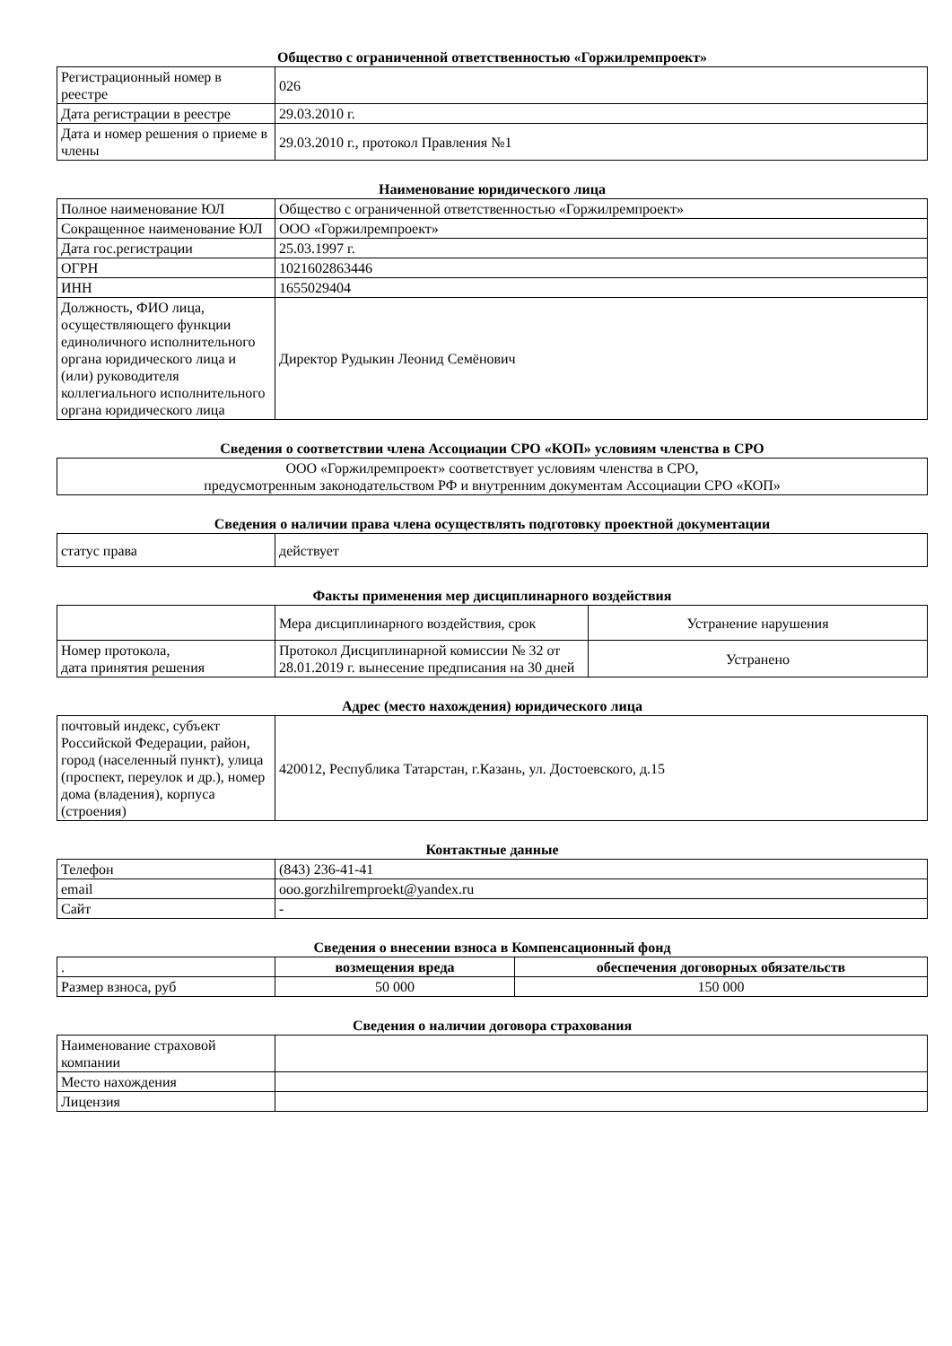Общество с ограниченной ответственностью «Горжилремпроект»
| Регистрационный номер в реестре | 026 |
| Дата регистрации в реестре | 29.03.2010 г. |
| Дата и номер решения о приеме в члены | 29.03.2010 г., протокол Правления №1 |
Наименование юридического лица
| Полное наименование ЮЛ | Общество с ограниченной ответственностью «Горжилремпроект» |
| Сокращенное наименование ЮЛ | ООО «Горжилремпроект» |
| Дата гос.регистрации | 25.03.1997 г. |
| ОГРН | 1021602863446 |
| ИНН | 1655029404 |
| Должность, ФИО лица, осуществляющего функции единоличного исполнительного органа юридического лица и (или) руководителя коллегиального исполнительного органа юридического лица | Директор Рудыкин Леонид Семёнович |
Сведения о соответствии члена Ассоциации СРО «КОП» условиям членства в СРО
| ООО «Горжилремпроект» соответствует условиям членства в СРО, предусмотренным законодательством РФ и внутренним документам Ассоциации СРО «КОП» |
Сведения о наличии права члена осуществлять подготовку проектной документации
| статус права | действует |
Факты применения мер дисциплинарного воздействия
| | Мера дисциплинарного воздействия, срок | Устранение нарушения |
| Номер протокола, дата принятия решения | Протокол Дисциплинарной комиссии № 32 от 28.01.2019 г. вынесение предписания на 30 дней | Устранено |
Адрес (место нахождения) юридического лица
| почтовый индекс, субъект Российской Федерации, район, город (населенный пункт), улица (проспект, переулок и др.), номер дома (владения), корпуса (строения) | 420012, Республика Татарстан, г.Казань, ул. Достоевского, д.15 |
Контактные данные
| Телефон | (843) 236-41-41 |
| email | ooo.gorzhilremproekt@yandex.ru |
| Сайт | - |
Сведения о внесении взноса в Компенсационный фонд
| . | возмещения вреда | обеспечения договорных обязательств |
| Размер взноса, руб | 50 000 | 150 000 |
Сведения о наличии договора страхования
| Наименование страховой компании | |
| Место нахождения | |
| Лицензия | |